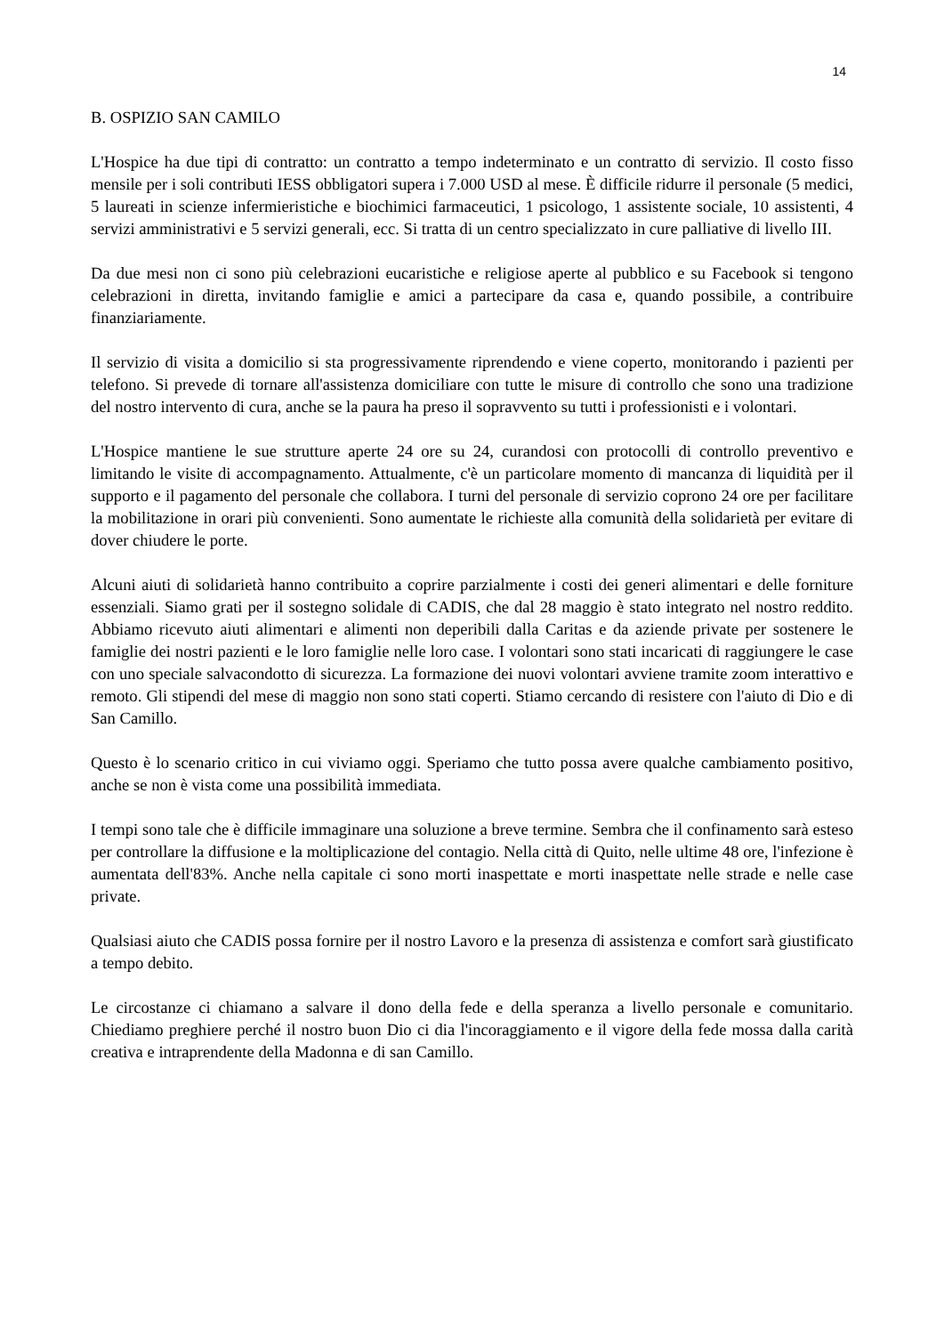14
B. OSPIZIO SAN CAMILO
L'Hospice ha due tipi di contratto: un contratto a tempo indeterminato e un contratto di servizio. Il costo fisso mensile per i soli contributi IESS obbligatori supera i 7.000 USD al mese. È difficile ridurre il personale (5 medici, 5 laureati in scienze infermieristiche e biochimici farmaceutici, 1 psicologo, 1 assistente sociale, 10 assistenti, 4 servizi amministrativi e 5 servizi generali, ecc. Si tratta di un centro specializzato in cure palliative di livello III.
Da due mesi non ci sono più celebrazioni eucaristiche e religiose aperte al pubblico e su Facebook si tengono celebrazioni in diretta, invitando famiglie e amici a partecipare da casa e, quando possibile, a contribuire finanziariamente.
Il servizio di visita a domicilio si sta progressivamente riprendendo e viene coperto, monitorando i pazienti per telefono. Si prevede di tornare all'assistenza domiciliare con tutte le misure di controllo che sono una tradizione del nostro intervento di cura, anche se la paura ha preso il sopravvento su tutti i professionisti e i volontari.
L'Hospice mantiene le sue strutture aperte 24 ore su 24, curandosi con protocolli di controllo preventivo e limitando le visite di accompagnamento. Attualmente, c'è un particolare momento di mancanza di liquidità per il supporto e il pagamento del personale che collabora. I turni del personale di servizio coprono 24 ore per facilitare la mobilitazione in orari più convenienti. Sono aumentate le richieste alla comunità della solidarietà per evitare di dover chiudere le porte.
Alcuni aiuti di solidarietà hanno contribuito a coprire parzialmente i costi dei generi alimentari e delle forniture essenziali. Siamo grati per il sostegno solidale di CADIS, che dal 28 maggio è stato integrato nel nostro reddito. Abbiamo ricevuto aiuti alimentari e alimenti non deperibili dalla Caritas e da aziende private per sostenere le famiglie dei nostri pazienti e le loro famiglie nelle loro case. I volontari sono stati incaricati di raggiungere le case con uno speciale salvacondotto di sicurezza. La formazione dei nuovi volontari avviene tramite zoom interattivo e remoto. Gli stipendi del mese di maggio non sono stati coperti. Stiamo cercando di resistere con l'aiuto di Dio e di San Camillo.
Questo è lo scenario critico in cui viviamo oggi. Speriamo che tutto possa avere qualche cambiamento positivo, anche se non è vista come una possibilità immediata.
I tempi sono tale che è difficile immaginare una soluzione a breve termine. Sembra che il confinamento sarà esteso per controllare la diffusione e la moltiplicazione del contagio. Nella città di Quito, nelle ultime 48 ore, l'infezione è aumentata dell'83%. Anche nella capitale ci sono morti inaspettate e morti inaspettate nelle strade e nelle case private.
Qualsiasi aiuto che CADIS possa fornire per il nostro Lavoro e la presenza di assistenza e comfort sarà giustificato a tempo debito.
Le circostanze ci chiamano a salvare il dono della fede e della speranza a livello personale e comunitario. Chiediamo preghiere perché il nostro buon Dio ci dia l'incoraggiamento e il vigore della fede mossa dalla carità creativa e intraprendente della Madonna e di san Camillo.